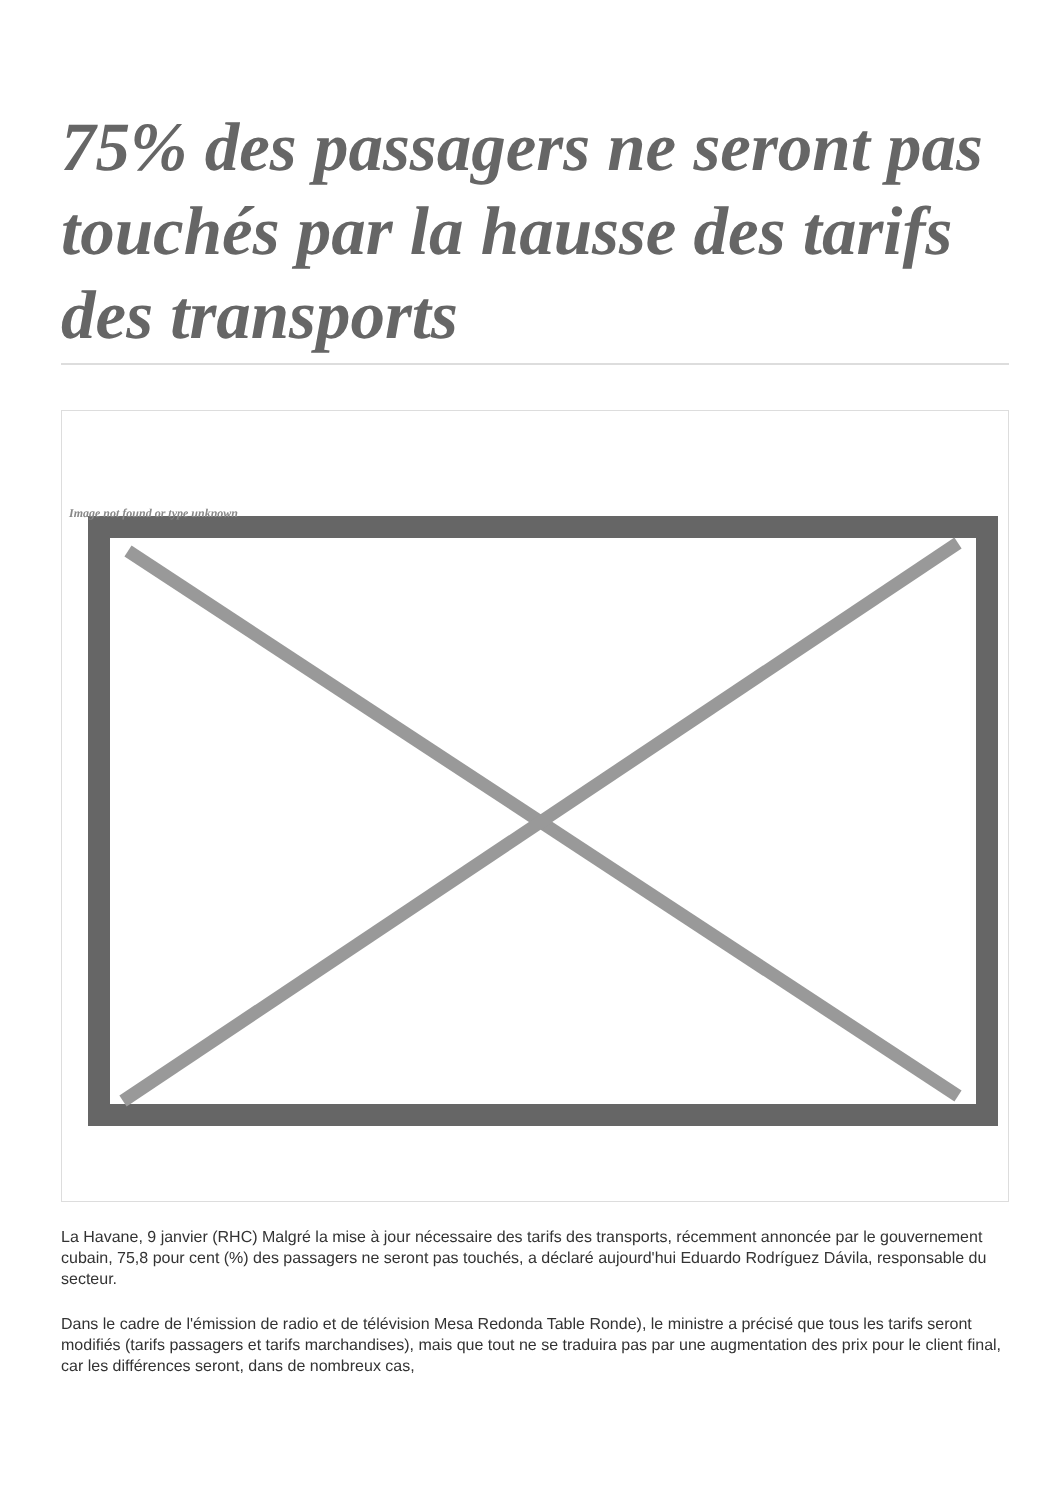75% des passagers ne seront pas touchés par la hausse des tarifs des transports
Image not found or type unknown
La Havane, 9 janvier (RHC) Malgré la mise à jour nécessaire des tarifs des transports, récemment annoncée par le gouvernement cubain, 75,8 pour cent (%) des passagers ne seront pas touchés, a déclaré aujourd'hui Eduardo Rodríguez Dávila, responsable du secteur.
Dans le cadre de l'émission de radio et de télévision Mesa Redonda Table Ronde), le ministre a précisé que tous les tarifs seront modifiés (tarifs passagers et tarifs marchandises), mais que tout ne se traduira pas par une augmentation des prix pour le client final, car les différences seront, dans de nombreux cas,